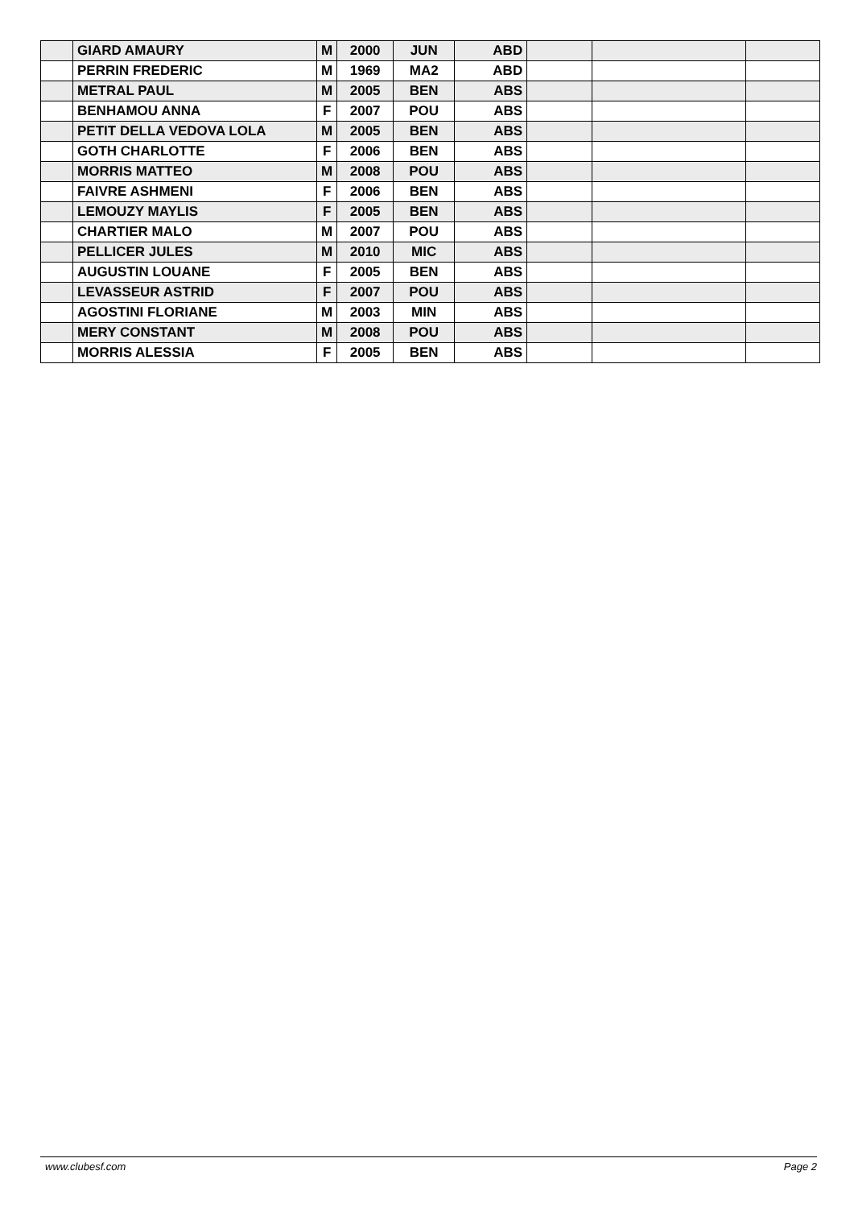| | GIARD AMAURY | M | 2000 | JUN | ABD | | | |
| | PERRIN FREDERIC | M | 1969 | MA2 | ABD | | | |
| | METRAL PAUL | M | 2005 | BEN | ABS | | | |
| | BENHAMOU ANNA | F | 2007 | POU | ABS | | | |
| | PETIT DELLA VEDOVA LOLA | M | 2005 | BEN | ABS | | | |
| | GOTH CHARLOTTE | F | 2006 | BEN | ABS | | | |
| | MORRIS MATTEO | M | 2008 | POU | ABS | | | |
| | FAIVRE ASHMENI | F | 2006 | BEN | ABS | | | |
| | LEMOUZY MAYLIS | F | 2005 | BEN | ABS | | | |
| | CHARTIER MALO | M | 2007 | POU | ABS | | | |
| | PELLICER JULES | M | 2010 | MIC | ABS | | | |
| | AUGUSTIN LOUANE | F | 2005 | BEN | ABS | | | |
| | LEVASSEUR ASTRID | F | 2007 | POU | ABS | | | |
| | AGOSTINI FLORIANE | M | 2003 | MIN | ABS | | | |
| | MERY CONSTANT | M | 2008 | POU | ABS | | | |
| | MORRIS ALESSIA | F | 2005 | BEN | ABS | | | |
www.clubesf.com Page 2